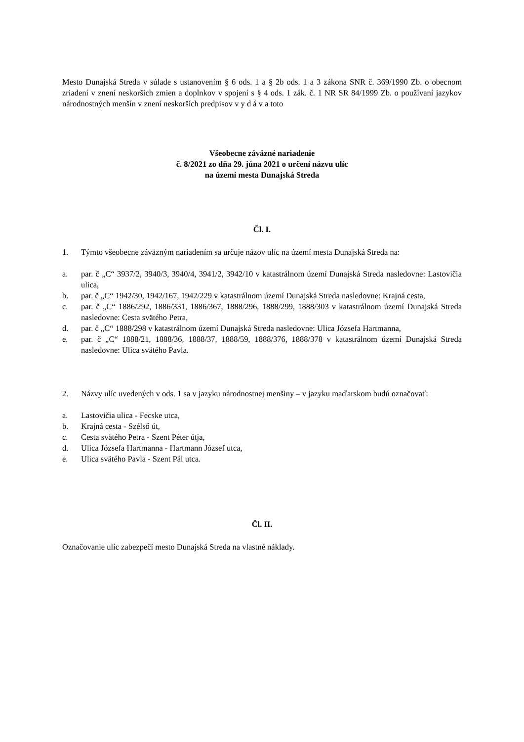Mesto Dunajská Streda v súlade s ustanovením § 6 ods. 1 a § 2b ods. 1 a 3 zákona SNR č. 369/1990 Zb. o obecnom zriadení v znení neskorších zmien a doplnkov v spojení s § 4 ods. 1 zák. č. 1 NR SR 84/1999 Zb. o používaní jazykov národnostných menšín v znení neskorších predpisov v y d á v a toto
Všeobecne záväzné nariadenie
č. 8/2021 zo dňa 29. júna 2021 o určení názvu ulíc
na území mesta Dunajská Streda
Čl. I.
1. Týmto všeobecne záväzným nariadením sa určuje názov ulíc na území mesta Dunajská Streda na:
a. par. č „C“ 3937/2, 3940/3, 3940/4, 3941/2, 3942/10 v katastrálnom území Dunajská Streda nasledovne: Lastovičia ulica,
b. par. č „C“ 1942/30, 1942/167, 1942/229 v katastrálnom území Dunajská Streda nasledovne: Krajná cesta,
c. par. č „C“ 1886/292, 1886/331, 1886/367, 1888/296, 1888/299, 1888/303 v katastrálnom území Dunajská Streda nasledovne: Cesta svätého Petra,
d. par. č „C“ 1888/298 v katastrálnom území Dunajská Streda nasledovne: Ulica Józsefa Hartmanna,
e. par. č „C“ 1888/21, 1888/36, 1888/37, 1888/59, 1888/376, 1888/378 v katastrálnom území Dunajská Streda nasledovne: Ulica svätého Pavla.
2. Názvy ulíc uvedených v ods. 1 sa v jazyku národnostnej menšiny – v jazyku maďarskom budú označovať:
a. Lastovičia ulica - Fecske utca,
b. Krajná cesta - Szélső út,
c. Cesta svätého Petra - Szent Péter útja,
d. Ulica Józsefa Hartmanna - Hartmann József utca,
e. Ulica svätého Pavla - Szent Pál utca.
Čl. II.
Označovanie ulíc zabezpečí mesto Dunajská Streda na vlastné náklady.